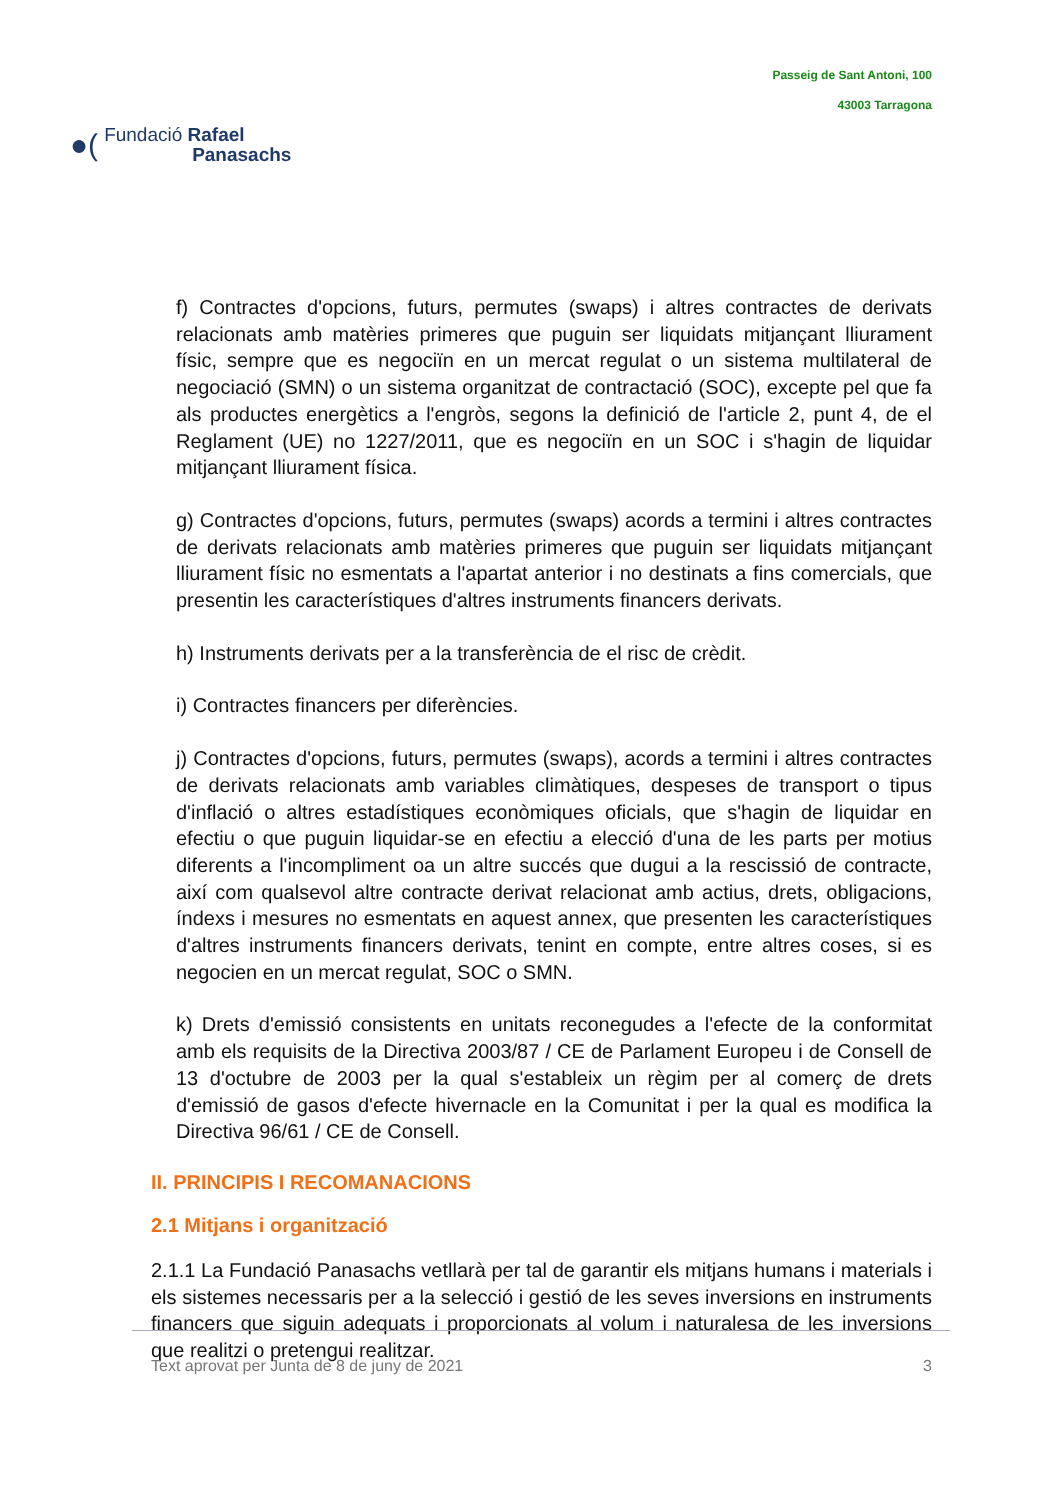●(
Fundació Rafael
Panasachs
Passeig de Sant Antoni, 100
43003 Tarragona
f) Contractes d'opcions, futurs, permutes (swaps) i altres contractes de derivats relacionats amb matèries primeres que puguin ser liquidats mitjançant lliurament físic, sempre que es negociïn en un mercat regulat o un sistema multilateral de negociació (SMN) o un sistema organitzat de contractació (SOC), excepte pel que fa als productes energètics a l'engròs, segons la definició de l'article 2, punt 4, de el Reglament (UE) no 1227/2011, que es negociïn en un SOC i s'hagin de liquidar mitjançant lliurament física.
g) Contractes d'opcions, futurs, permutes (swaps) acords a termini i altres contractes de derivats relacionats amb matèries primeres que puguin ser liquidats mitjançant lliurament físic no esmentats a l'apartat anterior i no destinats a fins comercials, que presentin les característiques d'altres instruments financers derivats.
h) Instruments derivats per a la transferència de el risc de crèdit.
i) Contractes financers per diferències.
j) Contractes d'opcions, futurs, permutes (swaps), acords a termini i altres contractes de derivats relacionats amb variables climàtiques, despeses de transport o tipus d'inflació o altres estadístiques econòmiques oficials, que s'hagin de liquidar en efectiu o que puguin liquidar-se en efectiu a elecció d'una de les parts per motius diferents a l'incompliment oa un altre succés que dugui a la rescissió de contracte, així com qualsevol altre contracte derivat relacionat amb actius, drets, obligacions, índexs i mesures no esmentats en aquest annex, que presenten les característiques d'altres instruments financers derivats, tenint en compte, entre altres coses, si es negocien en un mercat regulat, SOC o SMN.
k) Drets d'emissió consistents en unitats reconegudes a l'efecte de la conformitat amb els requisits de la Directiva 2003/87 / CE de Parlament Europeu i de Consell de 13 d'octubre de 2003 per la qual s'estableix un règim per al comerç de drets d'emissió de gasos d'efecte hivernacle en la Comunitat i per la qual es modifica la Directiva 96/61 / CE de Consell.
II. PRINCIPIS I RECOMANACIONS
2.1 Mitjans i organització
2.1.1 La Fundació Panasachs vetllarà per tal de garantir els mitjans humans i materials i els sistemes necessaris per a la selecció i gestió de les seves inversions en instruments financers que siguin adequats i proporcionats al volum i naturalesa de les inversions que realitzi o pretengui realitzar.
Text aprovat per Junta de 8 de juny de 2021 3